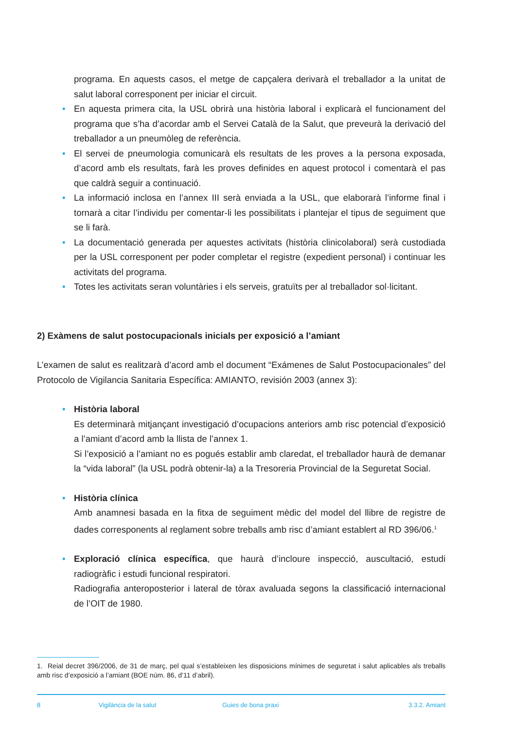programa. En aquests casos, el metge de capçalera derivarà el treballador a la unitat de salut laboral corresponent per iniciar el circuit.
• En aquesta primera cita, la USL obrirà una història laboral i explicarà el funcionament del programa que s’ha d’acordar amb el Servei Català de la Salut, que preveurà la derivació del treballador a un pneumòleg de referència.
• El servei de pneumologia comunicarà els resultats de les proves a la persona exposada, d’acord amb els resultats, farà les proves definides en aquest protocol i comentarà el pas que caldrà seguir a continuació.
• La informació inclosa en l’annex III serà enviada a la USL, que elaborarà l’informe final i tornarà a citar l’individu per comentar-li les possibilitats i plantejar el tipus de seguiment que se li farà.
• La documentació generada per aquestes activitats (història clinicolaboral) serà custodiada per la USL corresponent per poder completar el registre (expedient personal) i continuar les activitats del programa.
• Totes les activitats seran voluntàries i els serveis, gratuïts per al treballador sol·licitant.
2) Exàmens de salut postocupacionals inicials per exposició a l’amiant
L’examen de salut es realitzarà d’acord amb el document “Exámenes de Salut Postocupacionales” del Protocolo de Vigilancia Sanitaria Específica: AMIANTO, revisión 2003 (annex 3):
• Història laboral
Es determinarà mitjançant investigació d’ocupacions anteriors amb risc potencial d’exposició a l’amiant d’acord amb la llista de l’annex 1.
Si l’exposició a l’amiant no es pogués establir amb claredat, el treballador haurà de demanar la “vida laboral” (la USL podrà obtenir-la) a la Tresoreria Provincial de la Seguretat Social.
• Història clínica
Amb anamnesi basada en la fitxa de seguiment mèdic del model del llibre de registre de dades corresponents al reglament sobre treballs amb risc d’amiant establert al RD 396/06.<sup>1</sup>
• Exploració clínica específica, que haurà d’incloure inspecció, auscultació, estudi radiogràfic i estudi funcional respiratori.
Radiografia anteroposterior i lateral de tòrax avaluada segons la classificació internacional de l’OIT de 1980.
1. Reial decret 396/2006, de 31 de març, pel qual s’estableixen les disposicions mínimes de seguretat i salut aplicables als treballs amb risc d’exposició a l’amiant (BOE núm. 86, d’11 d’abril).
8 Vigilància de la salut Guies de bona praxi 3.3.2. Amiant